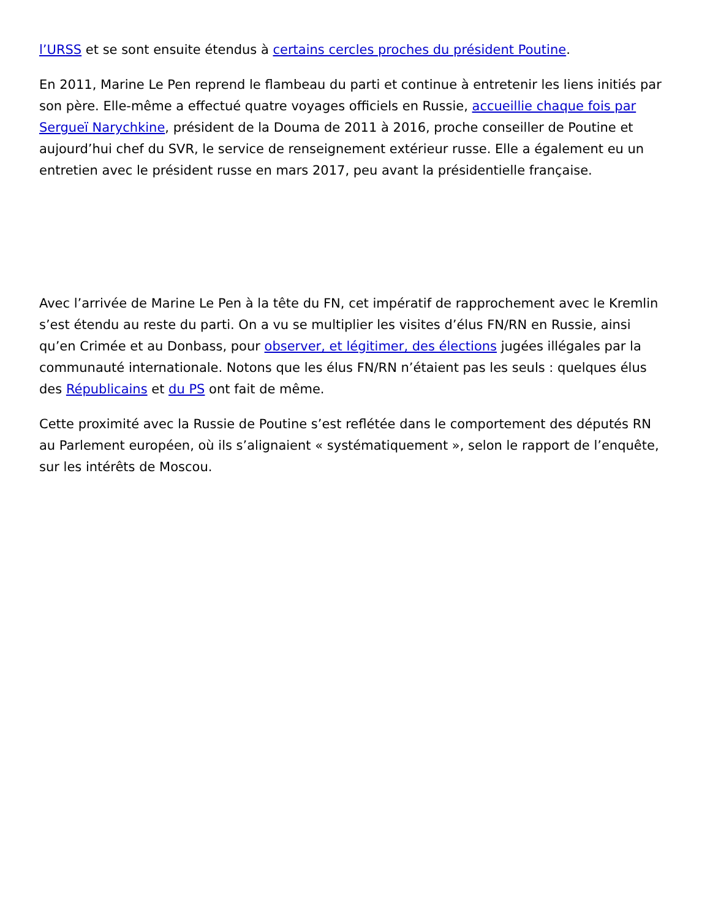l’URSS et se sont ensuite étendus à certains cercles proches du président Poutine.
En 2011, Marine Le Pen reprend le flambeau du parti et continue à entretenir les liens initiés par son père. Elle-même a effectué quatre voyages officiels en Russie, accueillie chaque fois par Sergueï Narychkine, président de la Douma de 2011 à 2016, proche conseiller de Poutine et aujourd’hui chef du SVR, le service de renseignement extérieur russe. Elle a également eu un entretien avec le président russe en mars 2017, peu avant la présidentielle française.
Avec l’arrivée de Marine Le Pen à la tête du FN, cet impératif de rapprochement avec le Kremlin s’est étendu au reste du parti. On a vu se multiplier les visites d’élus FN/RN en Russie, ainsi qu’en Crimée et au Donbass, pour observer, et légitimer, des élections jugées illégales par la communauté internationale. Notons que les élus FN/RN n’étaient pas les seuls : quelques élus des Républicains et du PS ont fait de même.
Cette proximité avec la Russie de Poutine s’est reflétée dans le comportement des députés RN au Parlement européen, où ils s’alignaient « systématiquement », selon le rapport de l’enquête, sur les intérêts de Moscou.